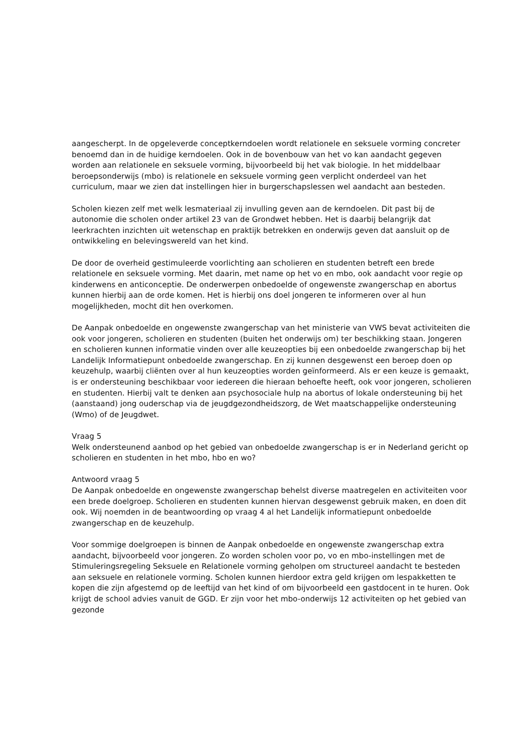aangescherpt. In de opgeleverde conceptkerndoelen wordt relationele en seksuele vorming concreter benoemd dan in de huidige kerndoelen. Ook in de bovenbouw van het vo kan aandacht gegeven worden aan relationele en seksuele vorming, bijvoorbeeld bij het vak biologie. In het middelbaar beroepsonderwijs (mbo) is relationele en seksuele vorming geen verplicht onderdeel van het curriculum, maar we zien dat instellingen hier in burgerschapslessen wel aandacht aan besteden.
Scholen kiezen zelf met welk lesmateriaal zij invulling geven aan de kerndoelen. Dit past bij de autonomie die scholen onder artikel 23 van de Grondwet hebben. Het is daarbij belangrijk dat leerkrachten inzichten uit wetenschap en praktijk betrekken en onderwijs geven dat aansluit op de ontwikkeling en belevingswereld van het kind.
De door de overheid gestimuleerde voorlichting aan scholieren en studenten betreft een brede relationele en seksuele vorming. Met daarin, met name op het vo en mbo, ook aandacht voor regie op kinderwens en anticonceptie. De onderwerpen onbedoelde of ongewenste zwangerschap en abortus kunnen hierbij aan de orde komen. Het is hierbij ons doel jongeren te informeren over al hun mogelijkheden, mocht dit hen overkomen.
De Aanpak onbedoelde en ongewenste zwangerschap van het ministerie van VWS bevat activiteiten die ook voor jongeren, scholieren en studenten (buiten het onderwijs om) ter beschikking staan. Jongeren en scholieren kunnen informatie vinden over alle keuzeopties bij een onbedoelde zwangerschap bij het Landelijk Informatiepunt onbedoelde zwangerschap. En zij kunnen desgewenst een beroep doen op keuzehulp, waarbij cliënten over al hun keuzeopties worden geïnformeerd. Als er een keuze is gemaakt, is er ondersteuning beschikbaar voor iedereen die hieraan behoefte heeft, ook voor jongeren, scholieren en studenten. Hierbij valt te denken aan psychosociale hulp na abortus of lokale ondersteuning bij het (aanstaand) jong ouderschap via de jeugdgezondheidszorg, de Wet maatschappelijke ondersteuning (Wmo) of de Jeugdwet.
Vraag 5
Welk ondersteunend aanbod op het gebied van onbedoelde zwangerschap is er in Nederland gericht op scholieren en studenten in het mbo, hbo en wo?
Antwoord vraag 5
De Aanpak onbedoelde en ongewenste zwangerschap behelst diverse maatregelen en activiteiten voor een brede doelgroep. Scholieren en studenten kunnen hiervan desgewenst gebruik maken, en doen dit ook. Wij noemden in de beantwoording op vraag 4 al het Landelijk informatiepunt onbedoelde zwangerschap en de keuzehulp.
Voor sommige doelgroepen is binnen de Aanpak onbedoelde en ongewenste zwangerschap extra aandacht, bijvoorbeeld voor jongeren. Zo worden scholen voor po, vo en mbo-instellingen met de Stimuleringsregeling Seksuele en Relationele vorming geholpen om structureel aandacht te besteden aan seksuele en relationele vorming. Scholen kunnen hierdoor extra geld krijgen om lespakketten te kopen die zijn afgestemd op de leeftijd van het kind of om bijvoorbeeld een gastdocent in te huren. Ook krijgt de school advies vanuit de GGD. Er zijn voor het mbo-onderwijs 12 activiteiten op het gebied van gezonde